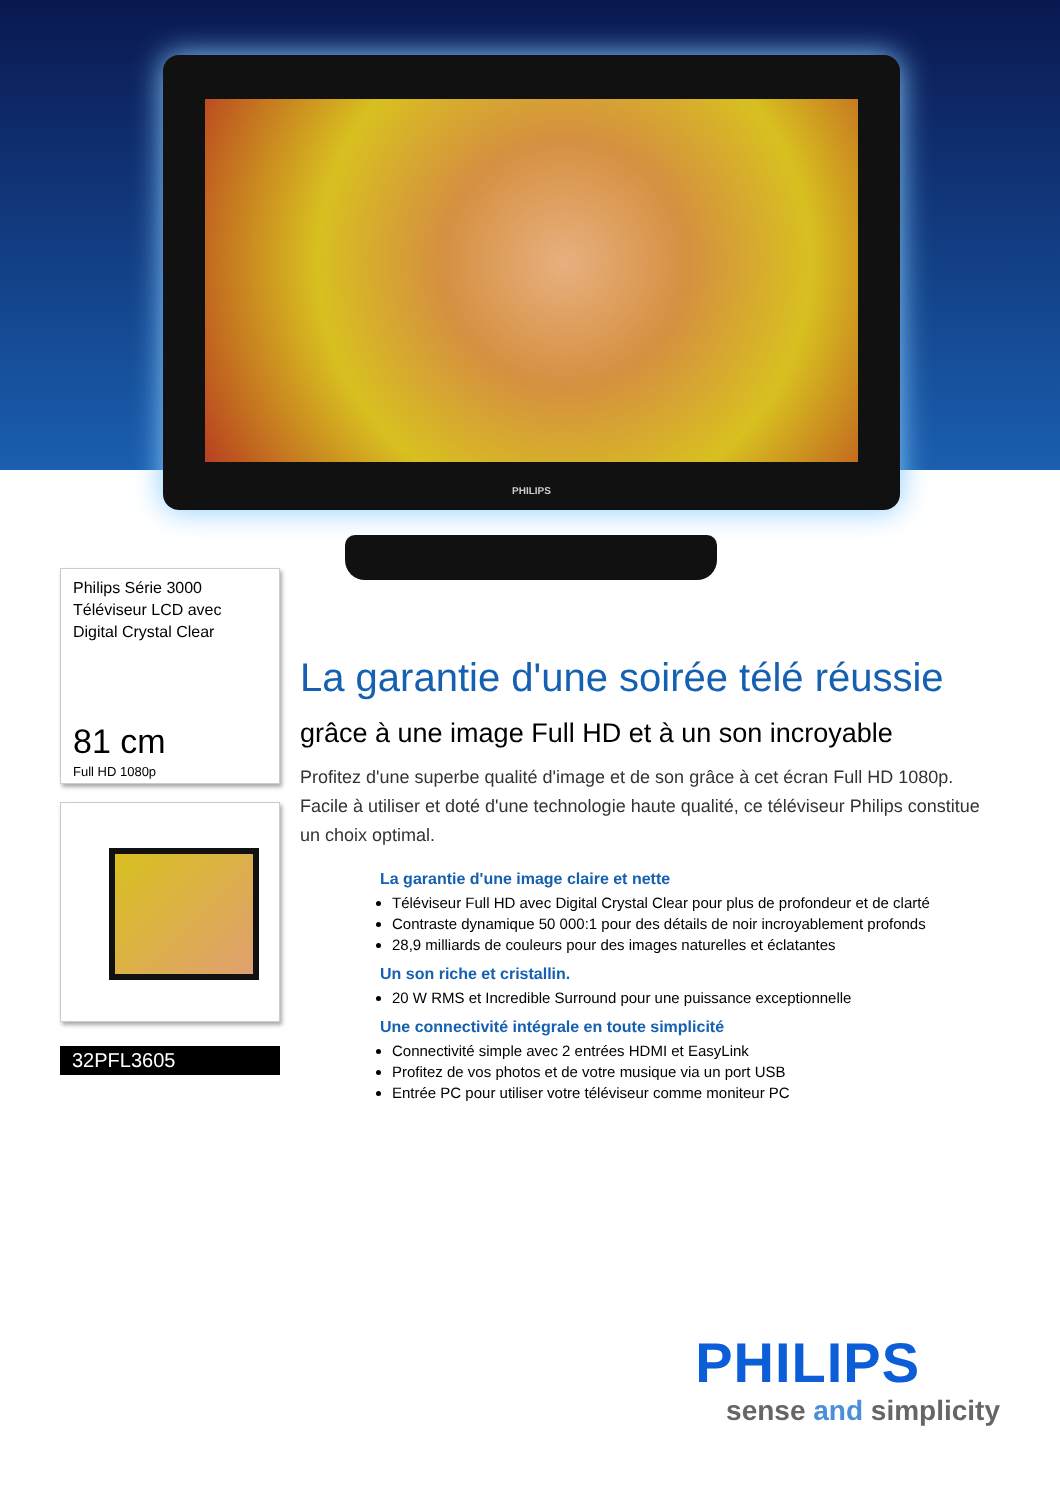PHILIPS
Philips Série 3000
Téléviseur LCD avec
Digital Crystal Clear
81 cm
Full HD 1080p
32PFL3605
La garantie d'une soirée télé réussie
grâce à une image Full HD et à un son incroyable
Profitez d'une superbe qualité d'image et de son grâce à cet écran Full HD 1080p. Facile à utiliser et doté d'une technologie haute qualité, ce téléviseur Philips constitue un choix optimal.
La garantie d'une image claire et nette
Téléviseur Full HD avec Digital Crystal Clear pour plus de profondeur et de clarté
Contraste dynamique 50 000:1 pour des détails de noir incroyablement profonds
28,9 milliards de couleurs pour des images naturelles et éclatantes
Un son riche et cristallin.
20 W RMS et Incredible Surround pour une puissance exceptionnelle
Une connectivité intégrale en toute simplicité
Connectivité simple avec 2 entrées HDMI et EasyLink
Profitez de vos photos et de votre musique via un port USB
Entrée PC pour utiliser votre téléviseur comme moniteur PC
PHILIPS
sense and simplicity